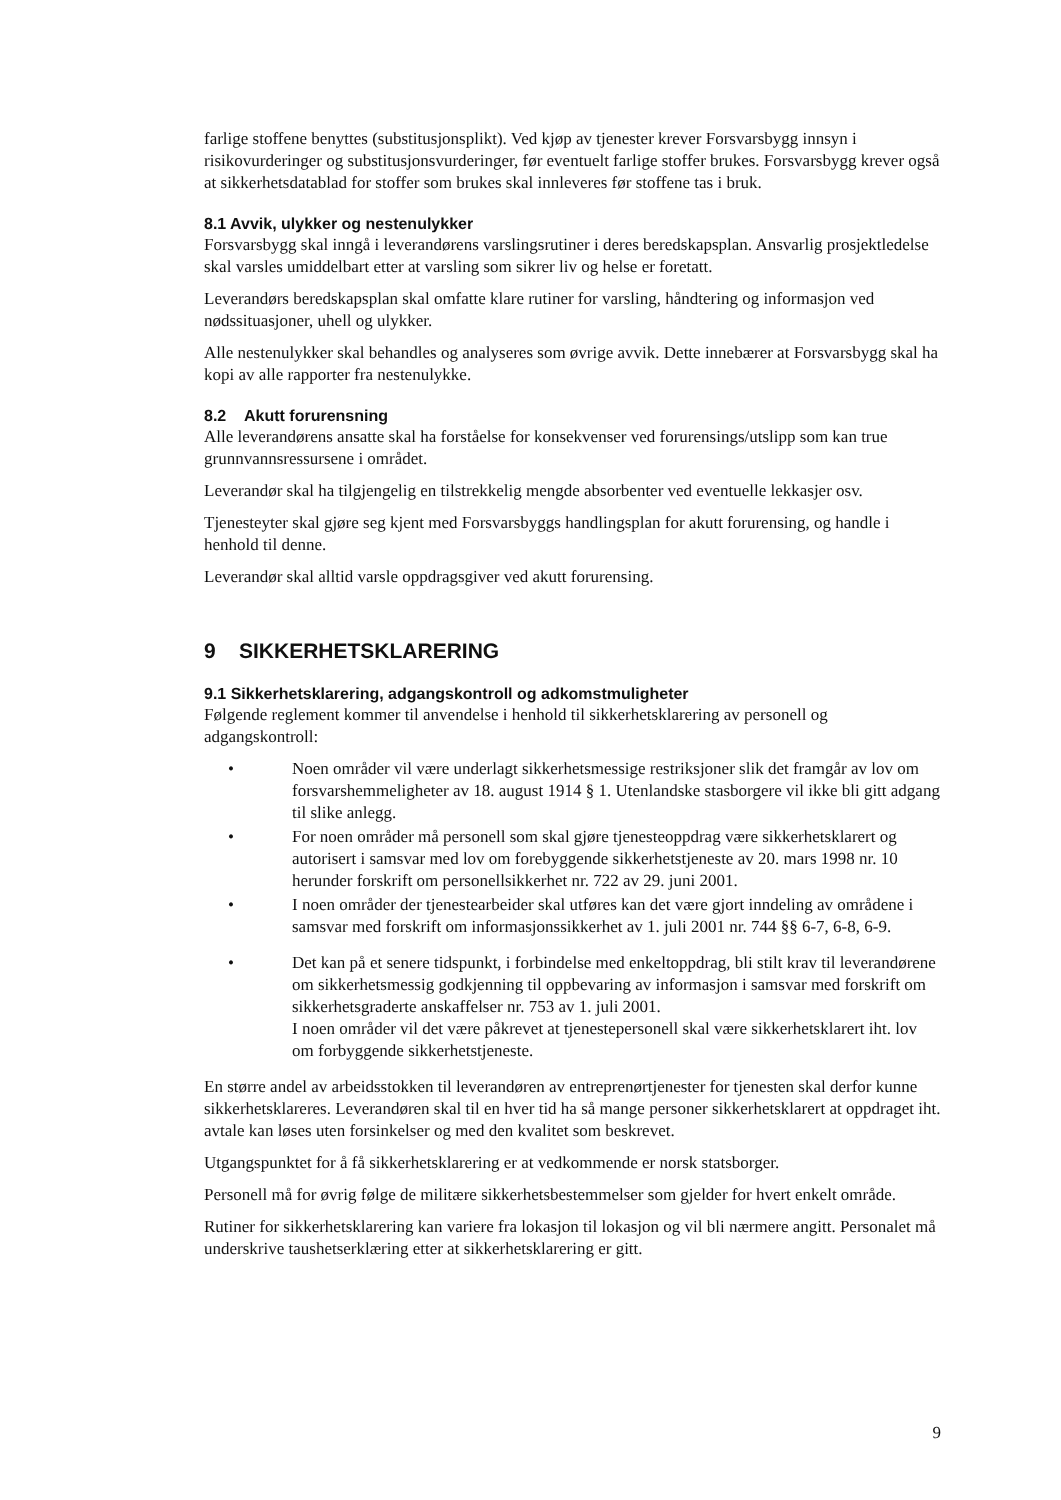farlige stoffene benyttes (substitusjonsplikt). Ved kjøp av tjenester krever Forsvarsbygg innsyn i risikovurderinger og substitusjonsvurderinger, før eventuelt farlige stoffer brukes. Forsvarsbygg krever også at sikkerhetsdatablad for stoffer som brukes skal innleveres før stoffene tas i bruk.
8.1 Avvik, ulykker og nestenulykker
Forsvarsbygg skal inngå i leverandørens varslingsrutiner i deres beredskapsplan. Ansvarlig prosjektledelse skal varsles umiddelbart etter at varsling som sikrer liv og helse er foretatt.
Leverandørs beredskapsplan skal omfatte klare rutiner for varsling, håndtering og informasjon ved nødssituasjoner, uhell og ulykker.
Alle nestenulykker skal behandles og analyseres som øvrige avvik. Dette innebærer at Forsvarsbygg skal ha kopi av alle rapporter fra nestenulykke.
8.2 Akutt forurensning
Alle leverandørens ansatte skal ha forståelse for konsekvenser ved forurensings/utslipp som kan true grunnvannsressursene i området.
Leverandør skal ha tilgjengelig en tilstrekkelig mengde absorbenter ved eventuelle lekkasjer osv.
Tjenesteyter skal gjøre seg kjent med Forsvarsbyggs handlingsplan for akutt forurensing, og handle i henhold til denne.
Leverandør skal alltid varsle oppdragsgiver ved akutt forurensing.
9 SIKKERHETSKLARERING
9.1 Sikkerhetsklarering, adgangskontroll og adkomstmuligheter
Følgende reglement kommer til anvendelse i henhold til sikkerhetsklarering av personell og adgangskontroll:
• Noen områder vil være underlagt sikkerhetsmessige restriksjoner slik det framgår av lov om forsvarshemmeligheter av 18. august 1914 § 1. Utenlandske stasborgere vil ikke bli gitt adgang til slike anlegg.
• For noen områder må personell som skal gjøre tjenesteoppdrag være sikkerhetsklarert og autorisert i samsvar med lov om forebyggende sikkerhetstjeneste av 20. mars 1998 nr. 10 herunder forskrift om personellsikkerhet nr. 722 av 29. juni 2001.
• I noen områder der tjenestearbeider skal utføres kan det være gjort inndeling av områdene i samsvar med forskrift om informasjonssikkerhet av 1. juli 2001 nr. 744 §§ 6-7, 6-8, 6-9.
• Det kan på et senere tidspunkt, i forbindelse med enkeltoppdrag, bli stilt krav til leverandørene om sikkerhetsmessig godkjenning til oppbevaring av informasjon i samsvar med forskrift om sikkerhetsgraderte anskaffelser nr. 753 av 1. juli 2001.
I noen områder vil det være påkrevet at tjenestepersonell skal være sikkerhetsklarert iht. lov om forbyggende sikkerhetstjeneste.
En større andel av arbeidsstokken til leverandøren av entreprenørtjenester for tjenesten skal derfor kunne sikkerhetsklareres. Leverandøren skal til en hver tid ha så mange personer sikkerhetsklarert at oppdraget iht. avtale kan løses uten forsinkelser og med den kvalitet som beskrevet.
Utgangspunktet for å få sikkerhetsklarering er at vedkommende er norsk statsborger.
Personell må for øvrig følge de militære sikkerhetsbestemmelser som gjelder for hvert enkelt område.
Rutiner for sikkerhetsklarering kan variere fra lokasjon til lokasjon og vil bli nærmere angitt. Personalet må underskrive taushetserklæring etter at sikkerhetsklarering er gitt.
9